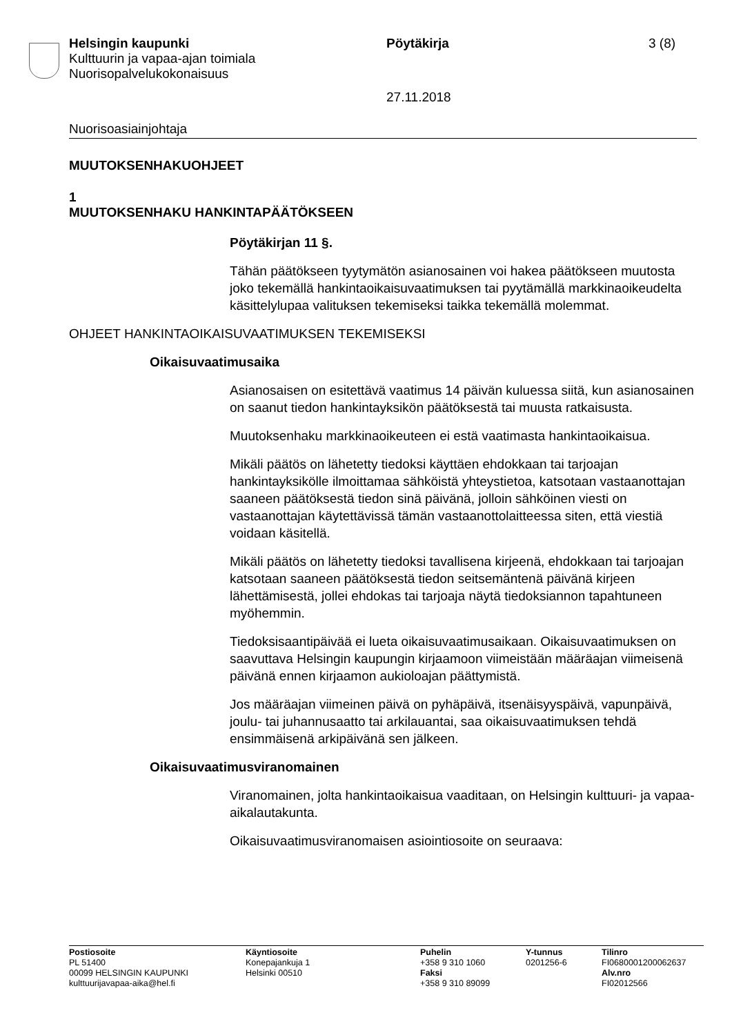Helsingin kaupunki Pöytäkirja 3 (8)
Kulttuurin ja vapaa-ajan toimiala
Nuorisopalvelukokonaisuus
27.11.2018
Nuorisoasiainjohtaja
MUUTOKSENHAKUOHJEET
1
MUUTOKSENHAKU HANKINTAPÄÄTÖKSEEN
Pöytäkirjan 11 §.
Tähän päätökseen tyytymätön asianosainen voi hakea päätökseen muutosta joko tekemällä hankintaoikaisuvaatimuksen tai pyytämällä markkinaoikeudelta käsittelylupaa valituksen tekemiseksi taikka tekemällä molemmat.
OHJEET HANKINTAOIKAISUVAATIMUKSEN TEKEMISEKSI
Oikaisuvaatimusaika
Asianosaisen on esitettävä vaatimus 14 päivän kuluessa siitä, kun asianosainen on saanut tiedon hankintayksikön päätöksestä tai muusta ratkaisusta.
Muutoksenhaku markkinaoikeuteen ei estä vaatimasta hankintaoikaisua.
Mikäli päätös on lähetetty tiedoksi käyttäen ehdokkaan tai tarjoajan hankintayksikölle ilmoittamaa sähköistä yhteystietoa, katsotaan vastaanottajan saaneen päätöksestä tiedon sinä päivänä, jolloin sähköinen viesti on vastaanottajan käytettävissä tämän vastaanottolaitteessa siten, että viestiä voidaan käsitellä.
Mikäli päätös on lähetetty tiedoksi tavallisena kirjeenä, ehdokkaan tai tarjoajan katsotaan saaneen päätöksestä tiedon seitsemäntenä päivänä kirjeen lähettämisestä, jollei ehdokas tai tarjoaja näytä tiedoksiannon tapahtuneen myöhemmin.
Tiedoksisaantipäivää ei lueta oikaisuvaatimusaikaan. Oikaisuvaatimuksen on saavuttava Helsingin kaupungin kirjaamoon viimeistään määräajan viimeisenä päivänä ennen kirjaamon aukioloajan päättymistä.
Jos määräajan viimeinen päivä on pyhäpäivä, itsenäisyyspäivä, vapunpäivä, joulu- tai juhannusaatto tai arkilauantai, saa oikaisuvaatimuksen tehdä ensimmäisenä arkipäivänä sen jälkeen.
Oikaisuvaatimusviranomainen
Viranomainen, jolta hankintaoikaisua vaaditaan, on Helsingin kulttuuri- ja vapaa-aikalautakunta.
Oikaisuvaatimusviranomaisen asiointiosoite on seuraava:
Postiosoite
PL 51400
00099 HELSINGIN KAUPUNKI
kulttuurijavapaa-aika@hel.fi
Käyntiosoite
Konepajankuja 1
Helsinki 00510
Puhelin
+358 9 310 1060
Faksi
+358 9 310 89099
Y-tunnus
0201256-6
Tilinro
FI0680001200062637
Alv.nro
FI02012566